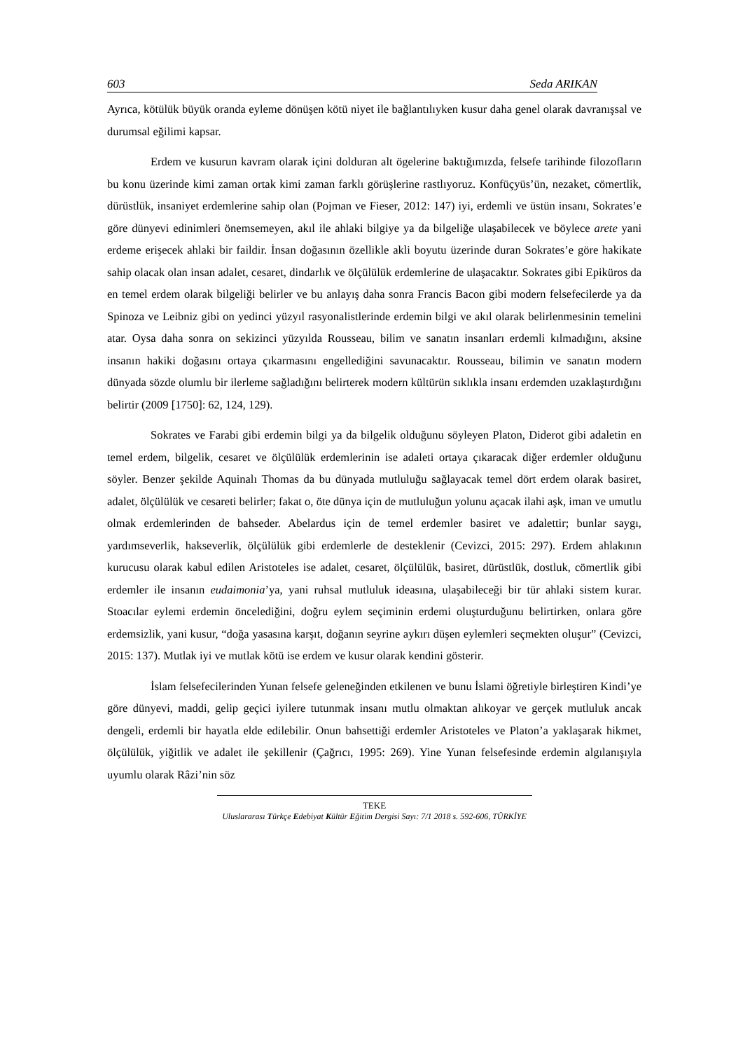603 Seda ARIKAN
Ayrıca, kötülük büyük oranda eyleme dönüşen kötü niyet ile bağlantılıyken kusur daha genel olarak davranışsal ve durumsal eğilimi kapsar.
Erdem ve kusurun kavram olarak içini dolduran alt ögelerine baktığımızda, felsefe tarihinde filozofların bu konu üzerinde kimi zaman ortak kimi zaman farklı görüşlerine rastlıyoruz. Konfüçyüs’ün, nezaket, cömertlik, dürüstlük, insaniyet erdemlerine sahip olan (Pojman ve Fieser, 2012: 147) iyi, erdemli ve üstün insanı, Sokrates’e göre dünyevi edinimleri önemsemeyen, akıl ile ahlaki bilgiye ya da bilgeliğe ulaşabilecek ve böylece arete yani erdeme erişecek ahlaki bir faildir. İnsan doğasının özellikle akli boyutu üzerinde duran Sokrates’e göre hakikate sahip olacak olan insan adalet, cesaret, dindarlık ve ölçülülük erdemlerine de ulaşacaktır. Sokrates gibi Epiküros da en temel erdem olarak bilgeliği belirler ve bu anlayış daha sonra Francis Bacon gibi modern felsefecilerde ya da Spinoza ve Leibniz gibi on yedinci yüzyıl rasyonalistlerinde erdemin bilgi ve akıl olarak belirlenmesinin temelini atar. Oysa daha sonra on sekizinci yüzyılda Rousseau, bilim ve sanatın insanları erdemli kılmadığını, aksine insanın hakiki doğasını ortaya çıkarmasını engellediğini savunacaktır. Rousseau, bilimin ve sanatın modern dünyada sözde olumlu bir ilerleme sağladığını belirterek modern kültürün sıklıkla insanı erdemden uzaklaştırdığını belirtir (2009 [1750]: 62, 124, 129).
Sokrates ve Farabi gibi erdemin bilgi ya da bilgelik olduğunu söyleyen Platon, Diderot gibi adaletin en temel erdem, bilgelik, cesaret ve ölçülülük erdemlerinin ise adaleti ortaya çıkaracak diğer erdemler olduğunu söyler. Benzer şekilde Aquinalı Thomas da bu dünyada mutluluğu sağlayacak temel dört erdem olarak basiret, adalet, ölçülülük ve cesareti belirler; fakat o, öte dünya için de mutluluğun yolunu açacak ilahi aşk, iman ve umutlu olmak erdemlerinden de bahseder. Abelardus için de temel erdemler basiret ve adalettir; bunlar saygı, yardımseverlik, hakseverlik, ölçülülük gibi erdemlerle de desteklenir (Cevizci, 2015: 297). Erdem ahlakının kurucusu olarak kabul edilen Aristoteles ise adalet, cesaret, ölçülülük, basiret, dürüstlük, dostluk, cömertlik gibi erdemler ile insanın eudaimonia’ya, yani ruhsal mutluluk ideasına, ulaşabileceği bir tür ahlaki sistem kurar. Stoacılar eylemi erdemin öncelediğini, doğru eylem seçiminin erdemi oluşturduğunu belirtirken, onlara göre erdemsizlik, yani kusur, “doğa yasasına karşıt, doğanın seyrine aykırı düşen eylemleri seçmekten oluşur” (Cevizci, 2015: 137). Mutlak iyi ve mutlak kötü ise erdem ve kusur olarak kendini gösterir.
İslam felsefecilerinden Yunan felsefe geleneğinden etkilenen ve bunu İslami öğretiyle birleştiren Kindi’ye göre dünyevi, maddi, gelip geçici iyilere tutunmak insanı mutlu olmaktan alıkoyar ve gerçek mutluluk ancak dengeli, erdemli bir hayatla elde edilebilir. Onun bahsettiği erdemler Aristoteles ve Platon’a yaklaşarak hikmet, ölçülülük, yiğitlik ve adalet ile şekillenir (Çağrıcı, 1995: 269). Yine Yunan felsefesinde erdemin algılanışıyla uyumlu olarak Râzi’nin söz
TEKE
Uluslararası Türkçe Edebiyat Kültür Eğitim Dergisi Sayı: 7/1 2018 s. 592-606, TÜRKİYE